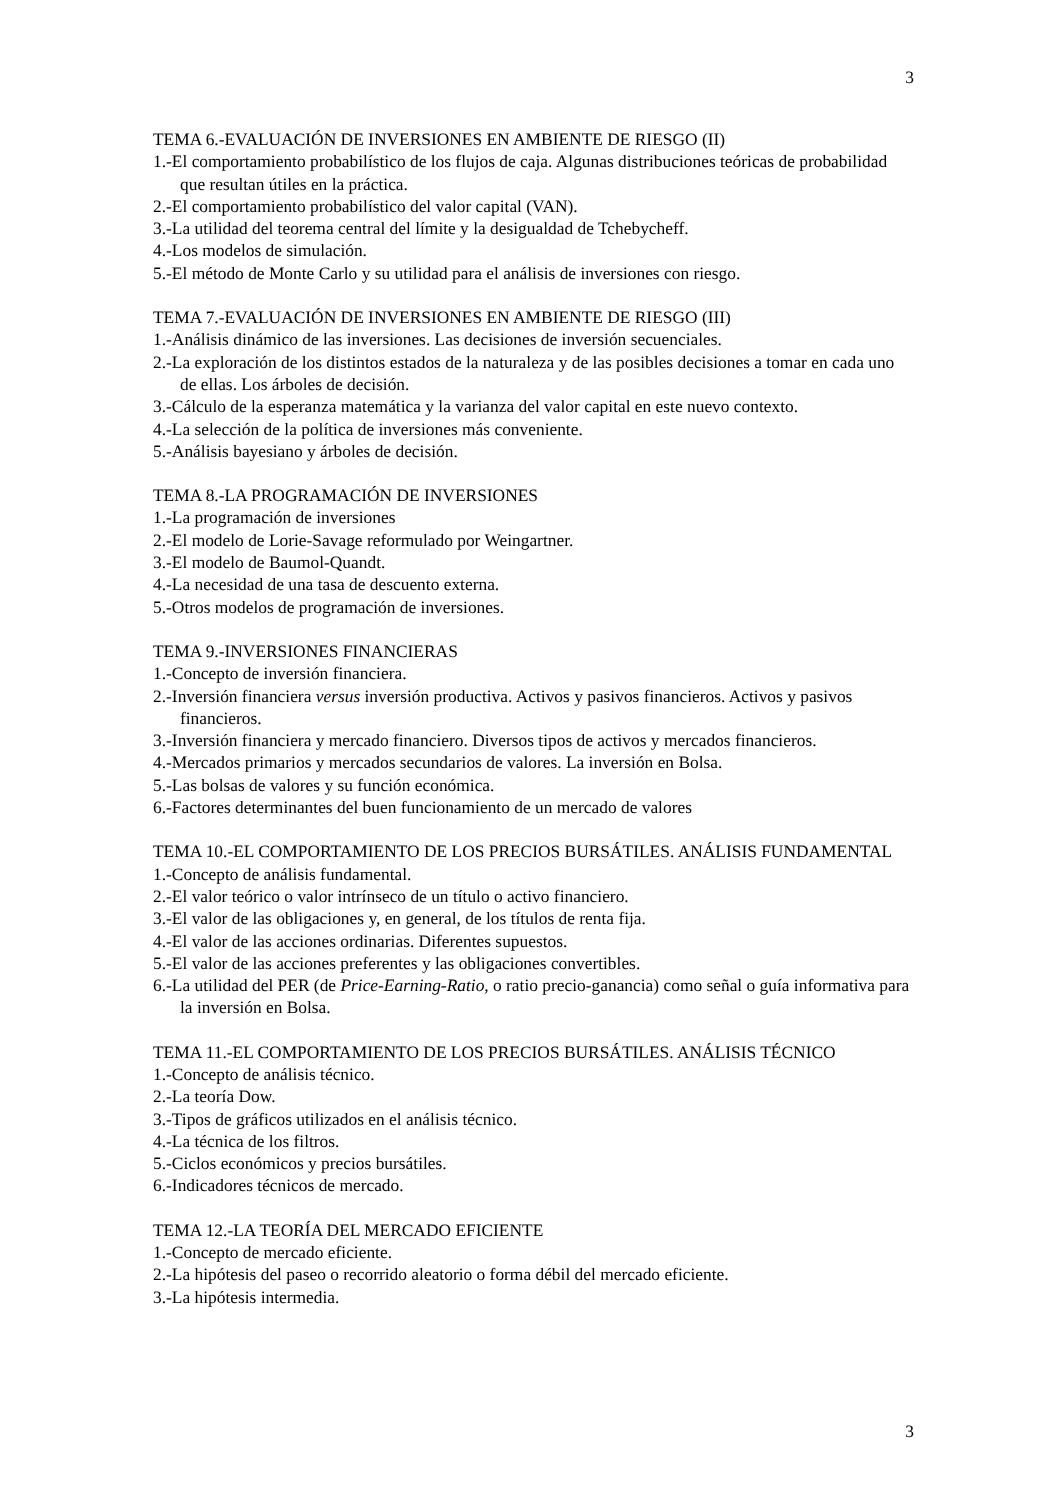3
TEMA 6.-EVALUACIÓN DE INVERSIONES EN AMBIENTE DE RIESGO (II)
1.-El comportamiento probabilístico de los flujos de caja. Algunas distribuciones teóricas de probabilidad que resultan útiles en la práctica.
2.-El comportamiento probabilístico del valor capital (VAN).
3.-La utilidad del teorema central del límite y la desigualdad de Tchebycheff.
4.-Los modelos de simulación.
5.-El método de Monte Carlo y su utilidad para el análisis de inversiones con riesgo.
TEMA 7.-EVALUACIÓN DE INVERSIONES EN AMBIENTE DE RIESGO (III)
1.-Análisis dinámico de las inversiones. Las decisiones de inversión secuenciales.
2.-La exploración de los distintos estados de la naturaleza y de las posibles decisiones a tomar en cada uno de ellas. Los árboles de decisión.
3.-Cálculo de la esperanza matemática y la varianza del valor capital en este nuevo contexto.
4.-La selección de la política de inversiones más conveniente.
5.-Análisis bayesiano y árboles de decisión.
TEMA 8.-LA PROGRAMACIÓN DE INVERSIONES
1.-La programación de inversiones
2.-El modelo de Lorie-Savage reformulado por Weingartner.
3.-El modelo de Baumol-Quandt.
4.-La necesidad de una tasa de descuento externa.
5.-Otros modelos de programación de inversiones.
TEMA 9.-INVERSIONES FINANCIERAS
1.-Concepto de inversión financiera.
2.-Inversión financiera versus inversión productiva. Activos y pasivos financieros. Activos y pasivos financieros.
3.-Inversión financiera y mercado financiero. Diversos tipos de activos y mercados financieros.
4.-Mercados primarios y mercados secundarios de valores. La inversión en Bolsa.
5.-Las bolsas de valores y su función económica.
6.-Factores determinantes del buen funcionamiento de un mercado de valores
TEMA 10.-EL COMPORTAMIENTO DE LOS PRECIOS BURSÁTILES. ANÁLISIS FUNDAMENTAL
1.-Concepto de análisis fundamental.
2.-El valor teórico o valor intrínseco de un título o activo financiero.
3.-El valor de las obligaciones y, en general, de los títulos de renta fija.
4.-El valor de las acciones ordinarias. Diferentes supuestos.
5.-El valor de las acciones preferentes y las obligaciones convertibles.
6.-La utilidad del PER (de Price-Earning-Ratio, o ratio precio-ganancia) como señal o guía informativa para la inversión en Bolsa.
TEMA 11.-EL COMPORTAMIENTO DE LOS PRECIOS BURSÁTILES. ANÁLISIS TÉCNICO
1.-Concepto de análisis técnico.
2.-La teoría Dow.
3.-Tipos de gráficos utilizados en el análisis técnico.
4.-La técnica de los filtros.
5.-Ciclos económicos y precios bursátiles.
6.-Indicadores técnicos de mercado.
TEMA 12.-LA TEORÍA DEL MERCADO EFICIENTE
1.-Concepto de mercado eficiente.
2.-La hipótesis del paseo o recorrido aleatorio o forma débil del mercado eficiente.
3.-La hipótesis intermedia.
3